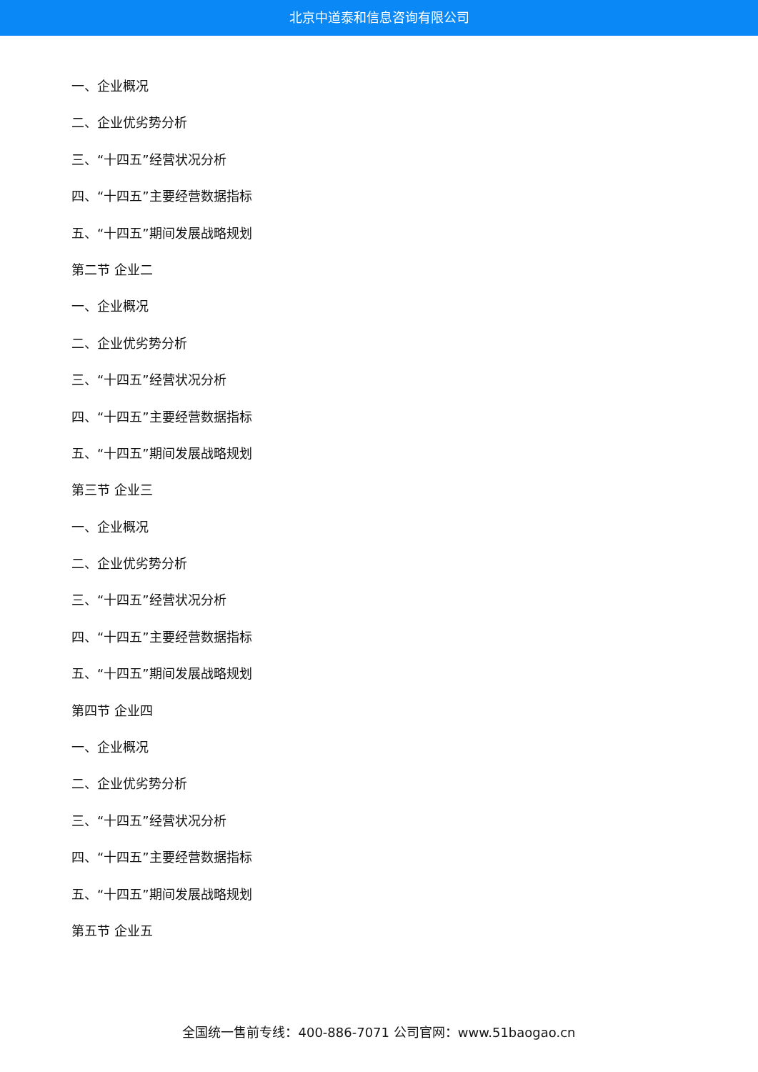北京中道泰和信息咨询有限公司
一、企业概况
二、企业优劣势分析
三、“十四五”经营状况分析
四、“十四五”主要经营数据指标
五、“十四五”期间发展战略规划
第二节 企业二
一、企业概况
二、企业优劣势分析
三、“十四五”经营状况分析
四、“十四五”主要经营数据指标
五、“十四五”期间发展战略规划
第三节 企业三
一、企业概况
二、企业优劣势分析
三、“十四五”经营状况分析
四、“十四五”主要经营数据指标
五、“十四五”期间发展战略规划
第四节 企业四
一、企业概况
二、企业优劣势分析
三、“十四五”经营状况分析
四、“十四五”主要经营数据指标
五、“十四五”期间发展战略规划
第五节 企业五
全国统一售前专线：400-886-7071 公司官网：www.51baogao.cn